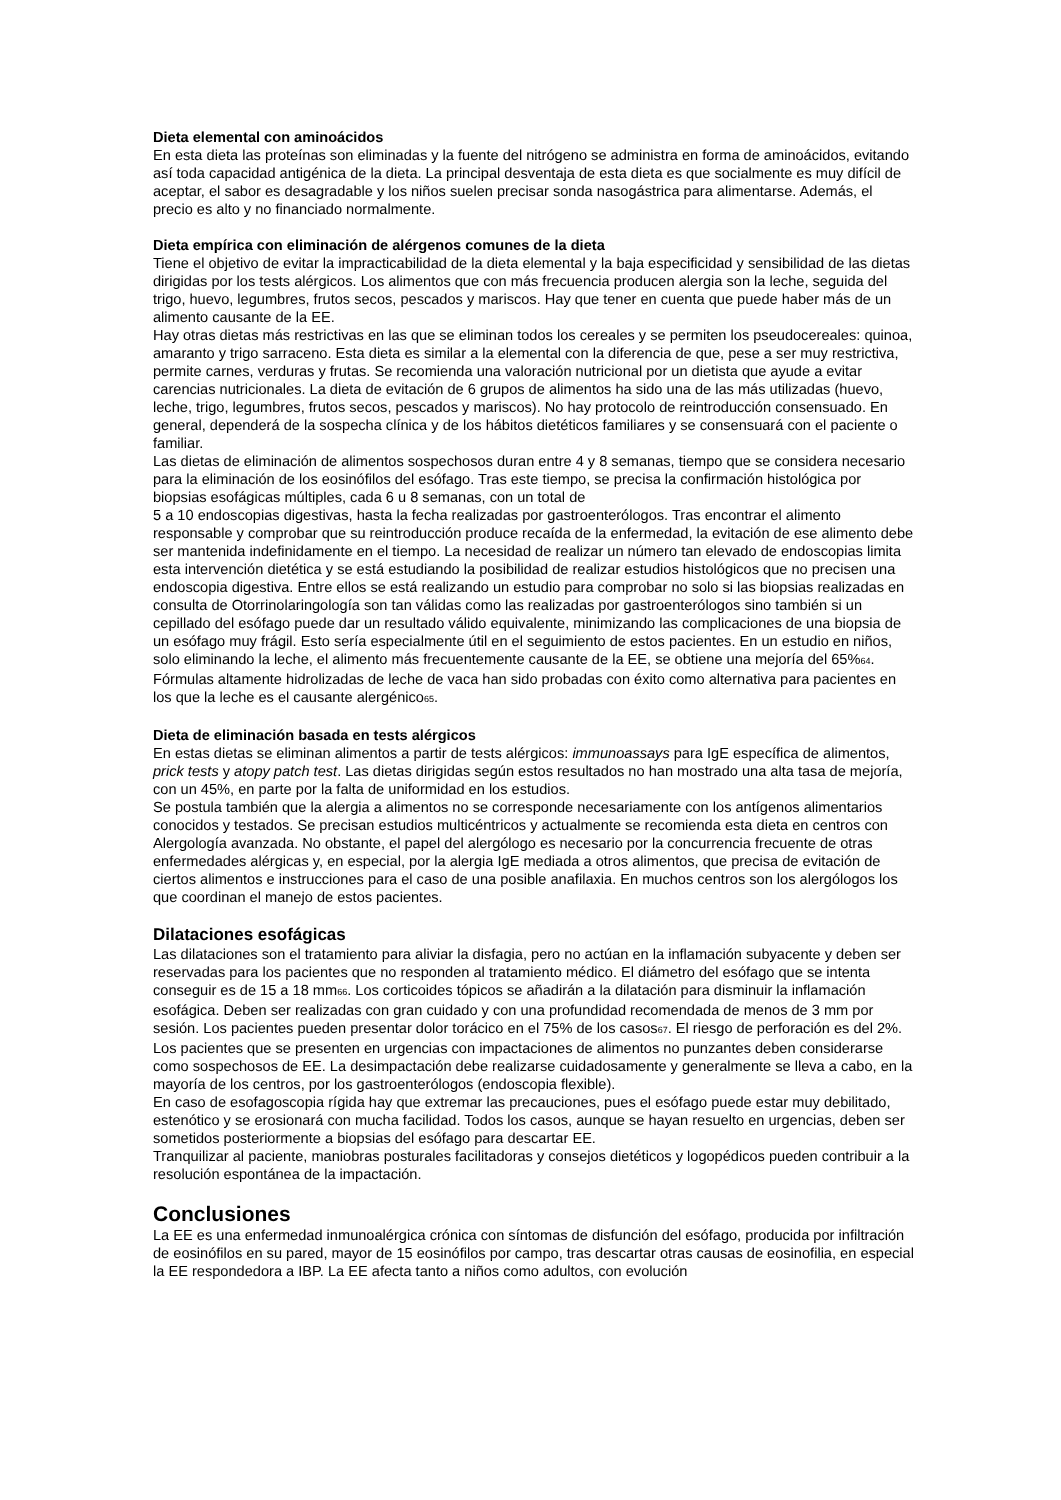Dieta elemental con aminoácidos
En esta dieta las proteínas son eliminadas y la fuente del nitrógeno se administra en forma de aminoácidos, evitando así toda capacidad antigénica de la dieta. La principal desventaja de esta dieta es que socialmente es muy difícil de aceptar, el sabor es desagradable y los niños suelen precisar sonda nasogástrica para alimentarse. Además, el precio es alto y no financiado normalmente.
Dieta empírica con eliminación de alérgenos comunes de la dieta
Tiene el objetivo de evitar la impracticabilidad de la dieta elemental y la baja especificidad y sensibilidad de las dietas dirigidas por los tests alérgicos. Los alimentos que con más frecuencia producen alergia son la leche, seguida del trigo, huevo, legumbres, frutos secos, pescados y mariscos. Hay que tener en cuenta que puede haber más de un alimento causante de la EE.
Hay otras dietas más restrictivas en las que se eliminan todos los cereales y se permiten los pseudocereales: quinoa, amaranto y trigo sarraceno. Esta dieta es similar a la elemental con la diferencia de que, pese a ser muy restrictiva, permite carnes, verduras y frutas. Se recomienda una valoración nutricional por un dietista que ayude a evitar carencias nutricionales. La dieta de evitación de 6 grupos de alimentos ha sido una de las más utilizadas (huevo, leche, trigo, legumbres, frutos secos, pescados y mariscos). No hay protocolo de reintroducción consensuado. En general, dependerá de la sospecha clínica y de los hábitos dietéticos familiares y se consensuará con el paciente o familiar.
Las dietas de eliminación de alimentos sospechosos duran entre 4 y 8 semanas, tiempo que se considera necesario para la eliminación de los eosinófilos del esófago. Tras este tiempo, se precisa la confirmación histológica por biopsias esofágicas múltiples, cada 6 u 8 semanas, con un total de
5 a 10 endoscopias digestivas, hasta la fecha realizadas por gastroenterólogos. Tras encontrar el alimento responsable y comprobar que su reintroducción produce recaída de la enfermedad, la evitación de ese alimento debe ser mantenida indefinidamente en el tiempo. La necesidad de realizar un número tan elevado de endoscopias limita esta intervención dietética y se está estudiando la posibilidad de realizar estudios histológicos que no precisen una endoscopia digestiva. Entre ellos se está realizando un estudio para comprobar no solo si las biopsias realizadas en consulta de Otorrinolaringología son tan válidas como las realizadas por gastroenterólogos sino también si un cepillado del esófago puede dar un resultado válido equivalente, minimizando las complicaciones de una biopsia de un esófago muy frágil. Esto sería especialmente útil en el seguimiento de estos pacientes. En un estudio en niños, solo eliminando la leche, el alimento más frecuentemente causante de la EE, se obtiene una mejoría del 65%<sub>64</sub>. Fórmulas altamente hidrolizadas de leche de vaca han sido probadas con éxito como alternativa para pacientes en los que la leche es el causante alergénico<sub>65</sub>.
Dieta de eliminación basada en tests alérgicos
En estas dietas se eliminan alimentos a partir de tests alérgicos: immunoassays para IgE específica de alimentos, prick tests y atopy patch test. Las dietas dirigidas según estos resultados no han mostrado una alta tasa de mejoría, con un 45%, en parte por la falta de uniformidad en los estudios.
Se postula también que la alergia a alimentos no se corresponde necesariamente con los antígenos alimentarios conocidos y testados. Se precisan estudios multicéntricos y actualmente se recomienda esta dieta en centros con Alergología avanzada. No obstante, el papel del alergólogo es necesario por la concurrencia frecuente de otras enfermedades alérgicas y, en especial, por la alergia IgE mediada a otros alimentos, que precisa de evitación de ciertos alimentos e instrucciones para el caso de una posible anafilaxia. En muchos centros son los alergólogos los que coordinan el manejo de estos pacientes.
Dilataciones esofágicas
Las dilataciones son el tratamiento para aliviar la disfagia, pero no actúan en la inflamación subyacente y deben ser reservadas para los pacientes que no responden al tratamiento médico. El diámetro del esófago que se intenta conseguir es de 15 a 18 mm<sub>66</sub>. Los corticoides tópicos se añadirán a la dilatación para disminuir la inflamación esofágica. Deben ser realizadas con gran cuidado y con una profundidad recomendada de menos de 3 mm por sesión. Los pacientes pueden presentar dolor torácico en el 75% de los casos<sub>67</sub>. El riesgo de perforación es del 2%.
Los pacientes que se presenten en urgencias con impactaciones de alimentos no punzantes deben considerarse como sospechosos de EE. La desimpactación debe realizarse cuidadosamente y generalmente se lleva a cabo, en la mayoría de los centros, por los gastroenterólogos (endoscopia flexible).
En caso de esofagoscopia rígida hay que extremar las precauciones, pues el esófago puede estar muy debilitado, estenótico y se erosionará con mucha facilidad. Todos los casos, aunque se hayan resuelto en urgencias, deben ser sometidos posteriormente a biopsias del esófago para descartar EE.
Tranquilizar al paciente, maniobras posturales facilitadoras y consejos dietéticos y logopédicos pueden contribuir a la resolución espontánea de la impactación.
Conclusiones
La EE es una enfermedad inmunoalérgica crónica con síntomas de disfunción del esófago, producida por infiltración de eosinófilos en su pared, mayor de 15 eosinófilos por campo, tras descartar otras causas de eosinofilia, en especial la EE respondedora a IBP. La EE afecta tanto a niños como adultos, con evolución